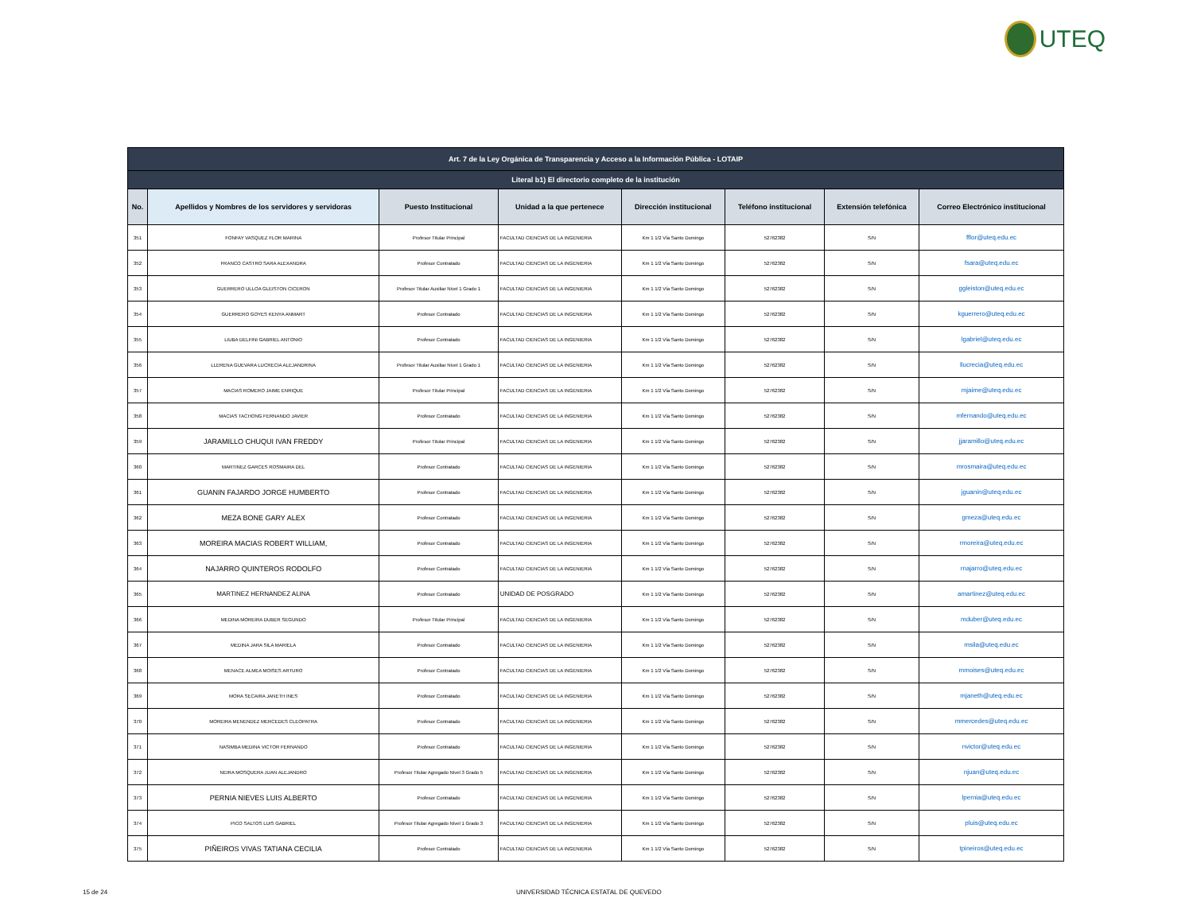UTEQ
| Art. 7 de la Ley Orgánica de Transparencia y Acceso a la Información Pública - LOTAIP | | | | | | | |
| --- | --- | --- | --- | --- | --- | --- | --- |
| Literal b1) El directorio completo de la institución | | | | | | | |
| No. | Apellidos y Nombres de los servidores y servidoras | Puesto Institucional | Unidad a la que pertenece | Dirección institucional | Teléfono institucional | Extensión telefónica | Correo Electrónico institucional |
| 351 | FONFAY VASQUEZ FLOR MARINA | Profesor Titular Principal | FACULTAD CIENCIAS DE LA INGENIERIA | Km 1 1/2 Vía Santo Domingo | 52762382 | S/N | fflor@uteq.edu.ec |
| 352 | FRANCO CASTRO SARA ALEXANDRA | Profesor Contratado | FACULTAD CIENCIAS DE LA INGENIERIA | Km 1 1/2 Vía Santo Domingo | 52762382 | S/N | fsara@uteq.edu.ec |
| 353 | GUERRERO ULLOA GLEISTON CICERON | Profesor Titular Auxiliar Nivel 1 Grado 1 | FACULTAD CIENCIAS DE LA INGENIERIA | Km 1 1/2 Vía Santo Domingo | 52762382 | S/N | ggleiston@uteq.edu.ec |
| 354 | GUERRERO GOYES KENYA ANMART | Profesor Contratado | FACULTAD CIENCIAS DE LA INGENIERIA | Km 1 1/2 Vía Santo Domingo | 52762382 | S/N | kguerrero@uteq.edu.ec |
| 355 | LIUBA DELFINI GABRIEL ANTONIO | Profesor Contratado | FACULTAD CIENCIAS DE LA INGENIERIA | Km 1 1/2 Vía Santo Domingo | 52762382 | S/N | lgabriel@uteq.edu.ec |
| 356 | LLERENA GUEVARA LUCRECIA ALEJANDRINA | Profesor Titular Auxiliar Nivel 1 Grado 1 | FACULTAD CIENCIAS DE LA INGENIERIA | Km 1 1/2 Vía Santo Domingo | 52762382 | S/N | llucrecia@uteq.edu.ec |
| 357 | MACIAS ROMERO JAIME ENRIQUE | Profesor Titular Principal | FACULTAD CIENCIAS DE LA INGENIERIA | Km 1 1/2 Vía Santo Domingo | 52762382 | S/N | mjaime@uteq.edu.ec |
| 358 | MACIAS TACHONG FERNANDO JAVIER | Profesor Contratado | FACULTAD CIENCIAS DE LA INGENIERIA | Km 1 1/2 Vía Santo Domingo | 52762382 | S/N | mfernando@uteq.edu.ec |
| 359 | JARAMILLO CHUQUI IVAN FREDDY | Profesor Titular Principal | FACULTAD CIENCIAS DE LA INGENIERIA | Km 1 1/2 Vía Santo Domingo | 52762382 | S/N | jjaramillo@uteq.edu.ec |
| 360 | MARTINEZ GARCES ROSMAIRA DEL | Profesor Contratado | FACULTAD CIENCIAS DE LA INGENIERIA | Km 1 1/2 Vía Santo Domingo | 52762382 | S/N | mrosmaira@uteq.edu.ec |
| 361 | GUANIN FAJARDO JORGE HUMBERTO | Profesor Contratado | FACULTAD CIENCIAS DE LA INGENIERIA | Km 1 1/2 Vía Santo Domingo | 52762382 | S/N | jguanin@uteq.edu.ec |
| 362 | MEZA BONE GARY ALEX | Profesor Contratado | FACULTAD CIENCIAS DE LA INGENIERIA | Km 1 1/2 Vía Santo Domingo | 52762382 | S/N | gmeza@uteq.edu.ec |
| 363 | MOREIRA MACIAS ROBERT WILLIAM, | Profesor Contratado | FACULTAD CIENCIAS DE LA INGENIERIA | Km 1 1/2 Vía Santo Domingo | 52762382 | S/N | rmoreira@uteq.edu.ec |
| 364 | NAJARRO QUINTEROS RODOLFO | Profesor Contratado | FACULTAD CIENCIAS DE LA INGENIERIA | Km 1 1/2 Vía Santo Domingo | 52762382 | S/N | rnajarro@uteq.edu.ec |
| 365 | MARTINEZ HERNANDEZ ALINA | Profesor Contratado | UNIDAD DE POSGRADO | Km 1 1/2 Vía Santo Domingo | 52762382 | S/N | amartinez@uteq.edu.ec |
| 366 | MEDINA MOREIRA DUBER SEGUNDO | Profesor Titular Principal | FACULTAD CIENCIAS DE LA INGENIERIA | Km 1 1/2 Vía Santo Domingo | 52762382 | S/N | mduber@uteq.edu.ec |
| 367 | MEDINA JARA SILA MARIELA | Profesor Contratado | FACULTAD CIENCIAS DE LA INGENIERIA | Km 1 1/2 Vía Santo Domingo | 52762382 | S/N | msila@uteq.edu.ec |
| 368 | MENACE ALMEA MOISES ARTURO | Profesor Contratado | FACULTAD CIENCIAS DE LA INGENIERIA | Km 1 1/2 Vía Santo Domingo | 52762382 | S/N | mmoises@uteq.edu.ec |
| 369 | MORA SECAIRA JANETH INES | Profesor Contratado | FACULTAD CIENCIAS DE LA INGENIERIA | Km 1 1/2 Vía Santo Domingo | 52762382 | S/N | mjaneth@uteq.edu.ec |
| 370 | MOREIRA MENENDEZ MERCEDES CLEOPATRA | Profesor Contratado | FACULTAD CIENCIAS DE LA INGENIERIA | Km 1 1/2 Vía Santo Domingo | 52762382 | S/N | mmercedes@uteq.edu.ec |
| 371 | NASIMBA MEDINA VICTOR FERNANDO | Profesor Contratado | FACULTAD CIENCIAS DE LA INGENIERIA | Km 1 1/2 Vía Santo Domingo | 52762382 | S/N | nvictor@uteq.edu.ec |
| 372 | NEIRA MOSQUERA JUAN ALEJANDRO | Profesor Titular Agregado Nivel 3 Grado 5 | FACULTAD CIENCIAS DE LA INGENIERIA | Km 1 1/2 Vía Santo Domingo | 52762382 | S/N | njuan@uteq.edu.ec |
| 373 | PERNIA NIEVES LUIS ALBERTO | Profesor Contratado | FACULTAD CIENCIAS DE LA INGENIERIA | Km 1 1/2 Vía Santo Domingo | 52762382 | S/N | lpernia@uteq.edu.ec |
| 374 | PICO SALTOS LUIS GABRIEL | Profesor Titular Agregado Nivel 1 Grado 3 | FACULTAD CIENCIAS DE LA INGENIERIA | Km 1 1/2 Vía Santo Domingo | 52762382 | S/N | pluis@uteq.edu.ec |
| 375 | PIÑEIROS VIVAS TATIANA CECILIA | Profesor Contratado | FACULTAD CIENCIAS DE LA INGENIERIA | Km 1 1/2 Vía Santo Domingo | 52762382 | S/N | tpineiros@uteq.edu.ec |
15 de 24
UNIVERSIDAD TÉCNICA ESTATAL DE QUEVEDO